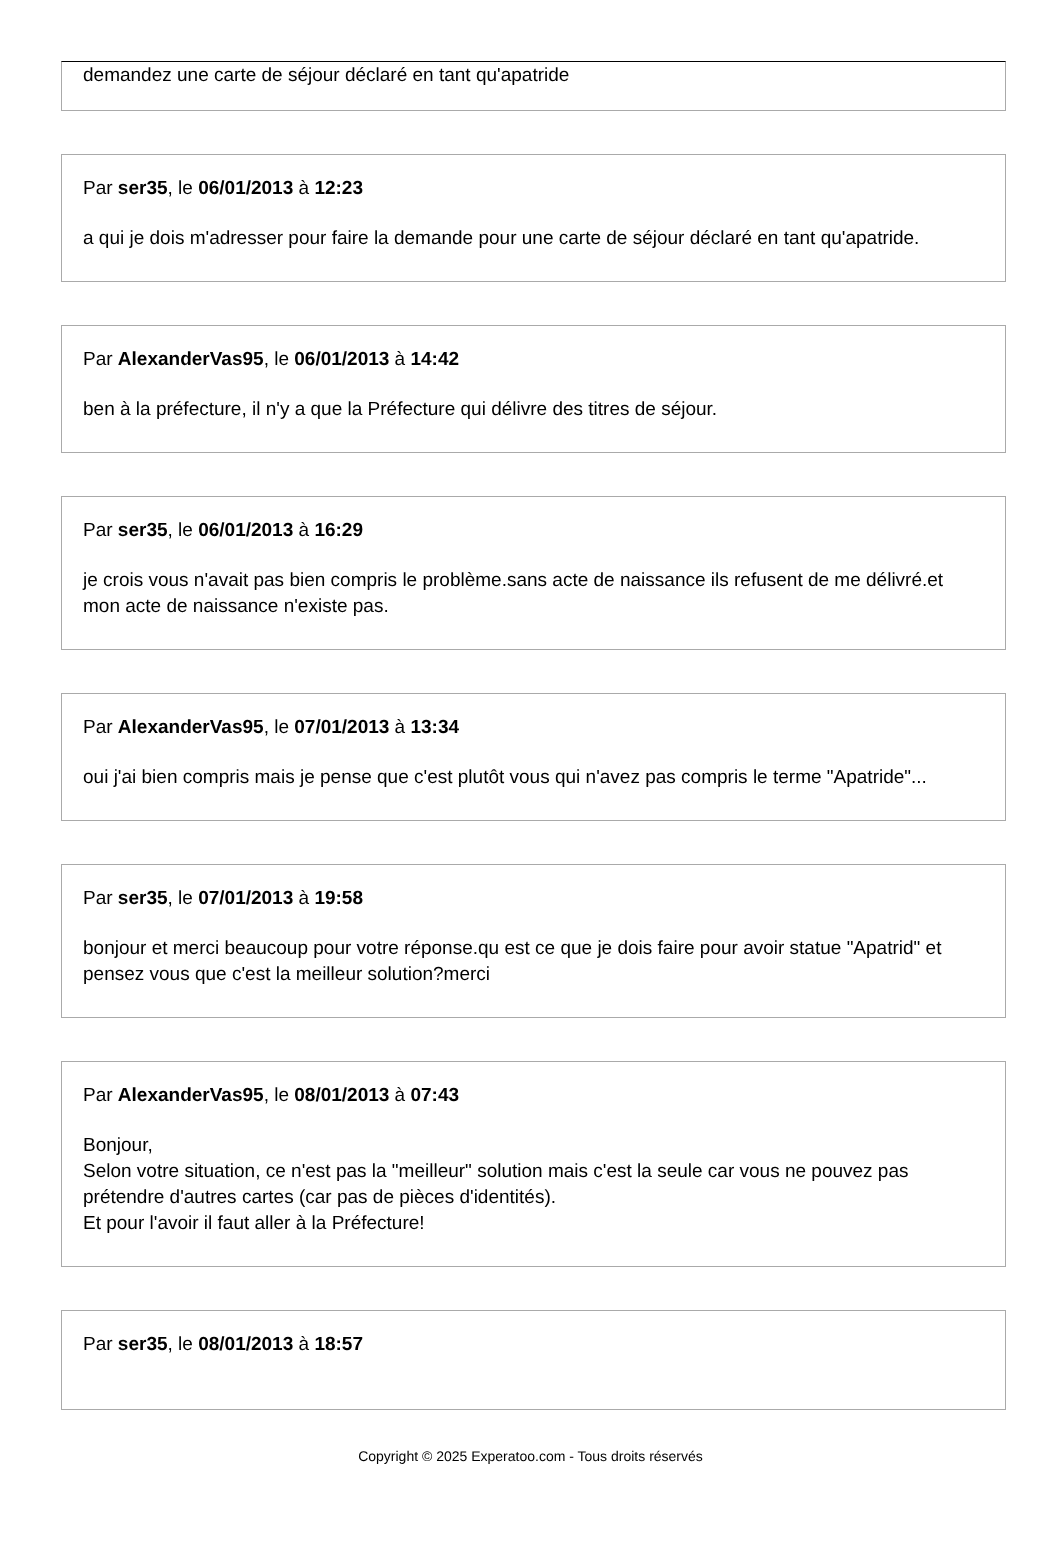demandez une carte de séjour déclaré en tant qu'apatride
Par ser35, le 06/01/2013 à 12:23
a qui je dois m'adresser pour faire la demande pour une carte de séjour déclaré en tant qu'apatride.
Par AlexanderVas95, le 06/01/2013 à 14:42
ben à la préfecture, il n'y a que la Préfecture qui délivre des titres de séjour.
Par ser35, le 06/01/2013 à 16:29
je crois vous n'avait pas bien compris le problème.sans acte de naissance ils refusent de me délivré.et mon acte de naissance n'existe pas.
Par AlexanderVas95, le 07/01/2013 à 13:34
oui j'ai bien compris mais je pense que c'est plutôt vous qui n'avez pas compris le terme "Apatride"...
Par ser35, le 07/01/2013 à 19:58
bonjour et merci beaucoup pour votre réponse.qu est ce que je dois faire pour avoir statue "Apatrid" et pensez vous que c'est la meilleur solution?merci
Par AlexanderVas95, le 08/01/2013 à 07:43
Bonjour,
Selon votre situation, ce n'est pas la "meilleur" solution mais c'est la seule car vous ne pouvez pas prétendre d'autres cartes (car pas de pièces d'identités).
Et pour l'avoir il faut aller à la Préfecture!
Par ser35, le 08/01/2013 à 18:57
Copyright © 2025 Experatoo.com - Tous droits réservés